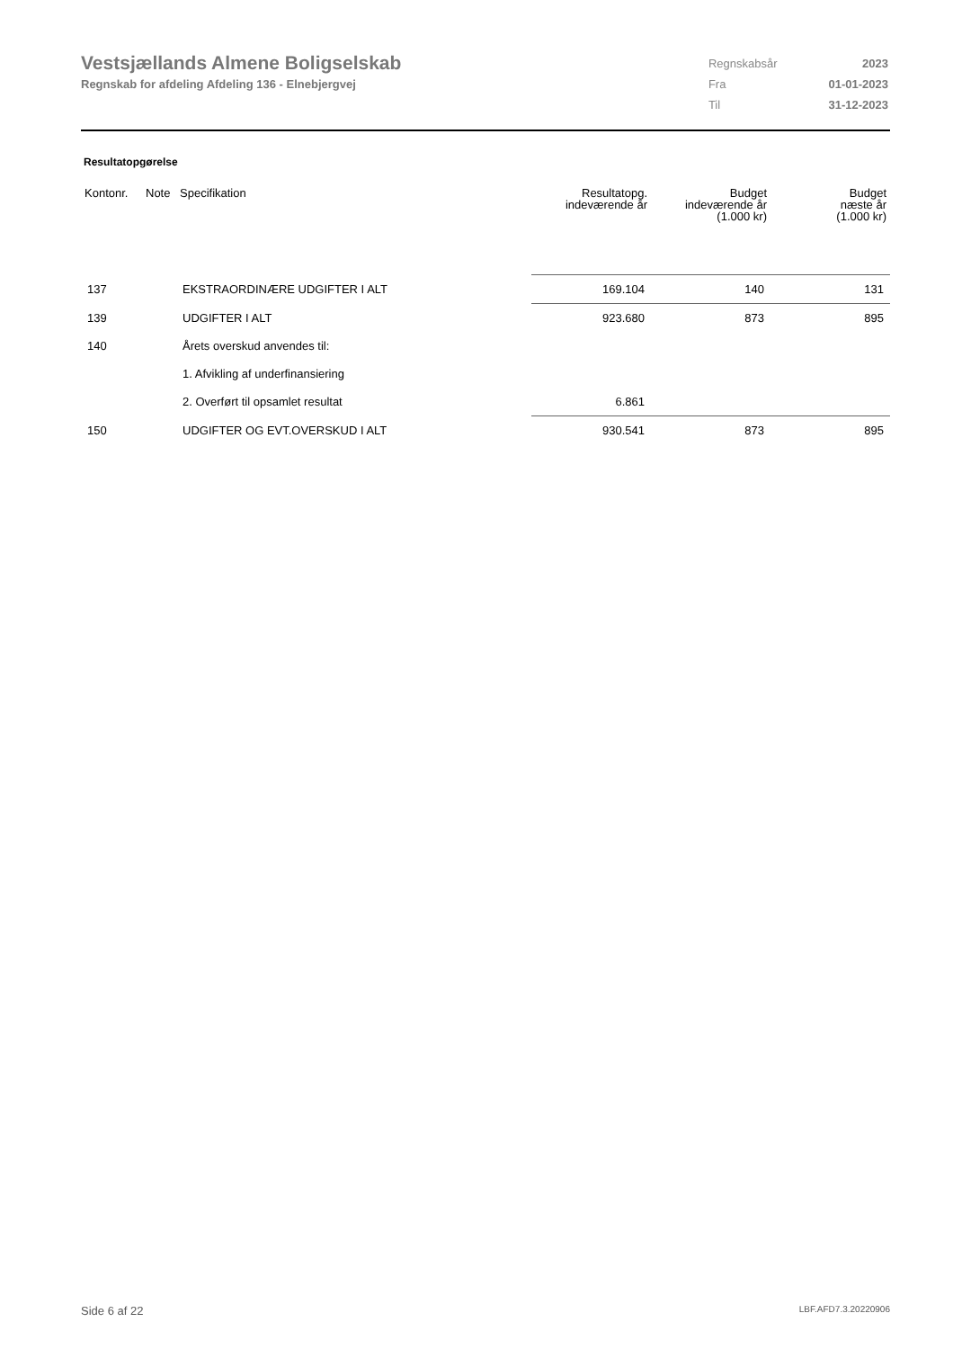Vestsjællands Almene Boligselskab
Regnskab for afdeling Afdeling 136 - Elnebjergvej
| Regnskabsår | 2023 |
| Fra | 01-01-2023 |
| Til | 31-12-2023 |
Resultatopgørelse
| Kontonr. | Note | Specifikation | Resultatopg. indeværende år | Budget indeværende år (1.000 kr) | Budget næste år (1.000 kr) |
| --- | --- | --- | --- | --- | --- |
| 137 | | EKSTRAORDINÆRE UDGIFTER I ALT | 169.104 | 140 | 131 |
| 139 | | UDGIFTER I ALT | 923.680 | 873 | 895 |
| 140 | | Årets overskud anvendes til: | | | |
| | | 1. Afvikling af underfinansiering | | | |
| | | 2. Overført til opsamlet resultat | 6.861 | | |
| 150 | | UDGIFTER OG EVT.OVERSKUD I ALT | 930.541 | 873 | 895 |
Side 6 af 22 LBF.AFD7.3.20220906